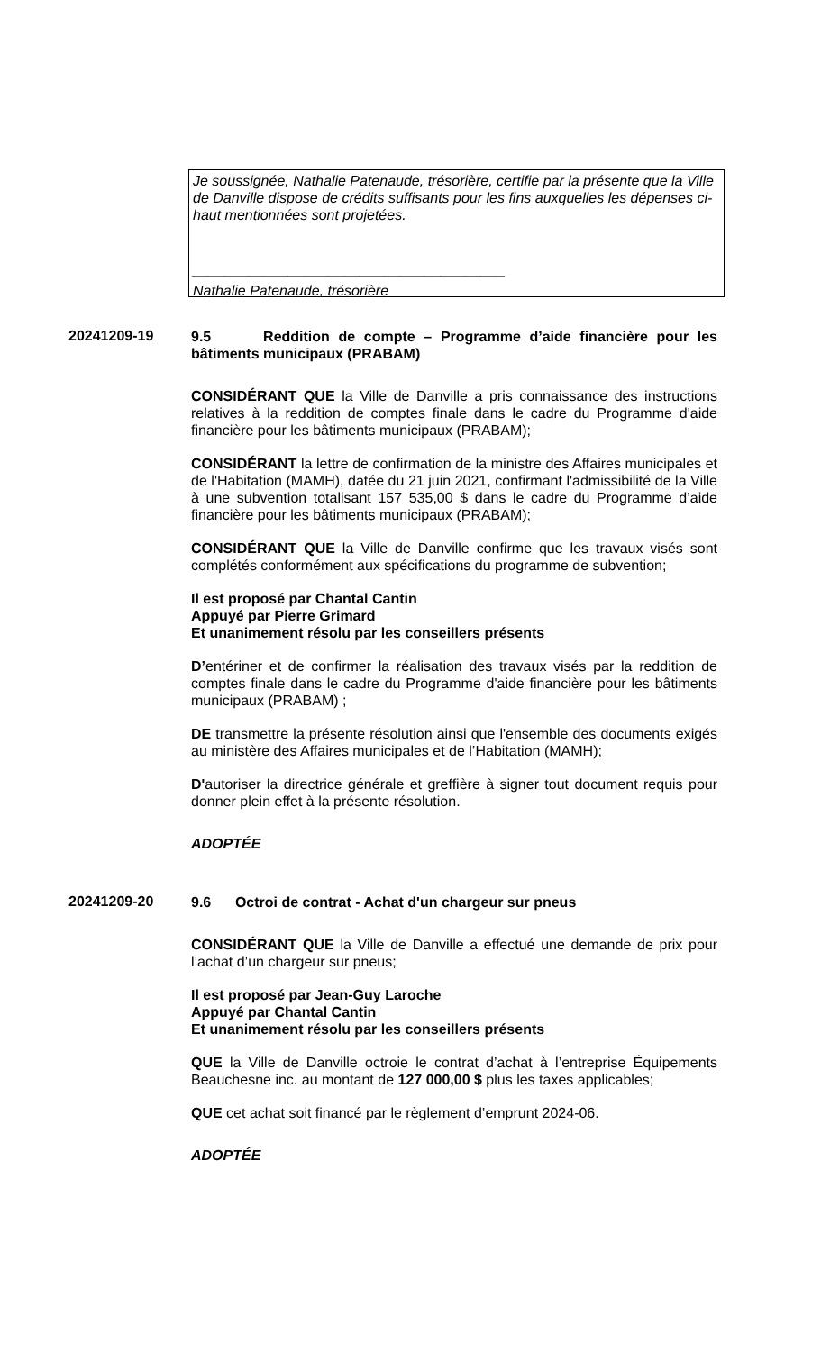Je soussignée, Nathalie Patenaude, trésorière, certifie par la présente que la Ville de Danville dispose de crédits suffisants pour les fins auxquelles les dépenses ci-haut mentionnées sont projetées.
_______________________________________
Nathalie Patenaude, trésorière
20241209-19
9.5 Reddition de compte – Programme d’aide financière pour les bâtiments municipaux (PRABAM)
CONSIDÉRANT QUE la Ville de Danville a pris connaissance des instructions relatives à la reddition de comptes finale dans le cadre du Programme d'aide financière pour les bâtiments municipaux (PRABAM);
CONSIDÉRANT la lettre de confirmation de la ministre des Affaires municipales et de l'Habitation (MAMH), datée du 21 juin 2021, confirmant l'admissibilité de la Ville à une subvention totalisant 157 535,00 $ dans le cadre du Programme d’aide financière pour les bâtiments municipaux (PRABAM);
CONSIDÉRANT QUE la Ville de Danville confirme que les travaux visés sont complétés conformément aux spécifications du programme de subvention;
Il est proposé par Chantal Cantin
Appuyé par Pierre Grimard
Et unanimement résolu par les conseillers présents
D’entériner et de confirmer la réalisation des travaux visés par la reddition de comptes finale dans le cadre du Programme d'aide financière pour les bâtiments municipaux (PRABAM) ;
DE transmettre la présente résolution ainsi que l'ensemble des documents exigés au ministère des Affaires municipales et de l’Habitation (MAMH);
D'autoriser la directrice générale et greffière à signer tout document requis pour donner plein effet à la présente résolution.
ADOPTÉE
20241209-20
9.6 Octroi de contrat - Achat d'un chargeur sur pneus
CONSIDÉRANT QUE la Ville de Danville a effectué une demande de prix pour l’achat d’un chargeur sur pneus;
Il est proposé par Jean-Guy Laroche
Appuyé par Chantal Cantin
Et unanimement résolu par les conseillers présents
QUE la Ville de Danville octroie le contrat d’achat à l’entreprise Équipements Beauchesne inc. au montant de 127 000,00 $ plus les taxes applicables;
QUE cet achat soit financé par le règlement d’emprunt 2024-06.
ADOPTÉE